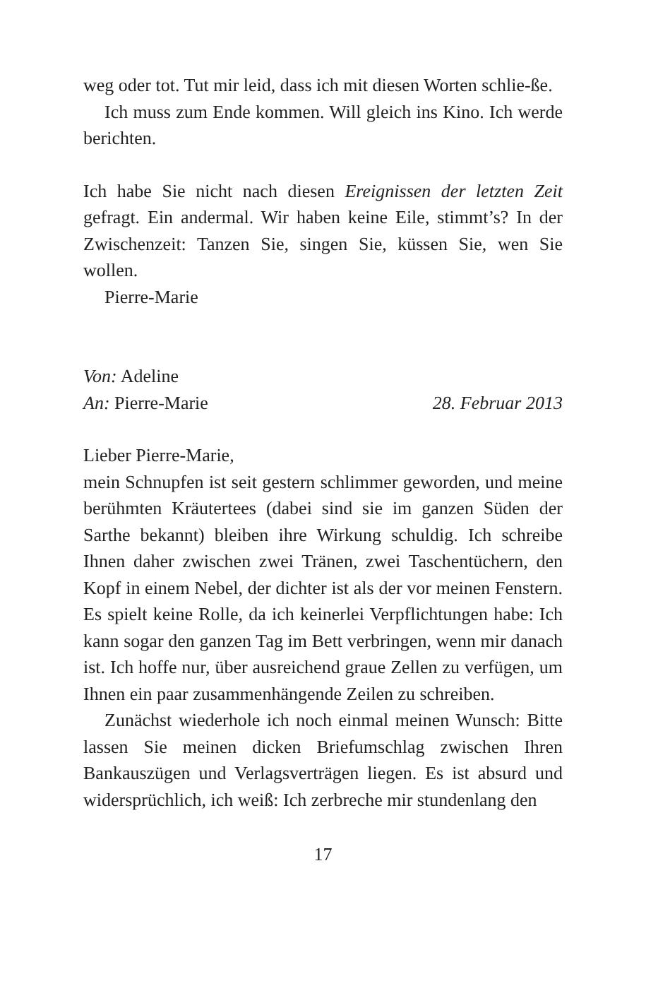weg oder tot. Tut mir leid, dass ich mit diesen Worten schlie-ße.
Ich muss zum Ende kommen. Will gleich ins Kino. Ich werde berichten.
Ich habe Sie nicht nach diesen Ereignissen der letzten Zeit gefragt. Ein andermal. Wir haben keine Eile, stimmt’s? In der Zwischenzeit: Tanzen Sie, singen Sie, küssen Sie, wen Sie wollen.
Pierre-Marie
Von: Adeline
An: Pierre-Marie 28. Februar 2013
Lieber Pierre-Marie,
mein Schnupfen ist seit gestern schlimmer geworden, und meine berühmten Kräutertees (dabei sind sie im ganzen Süden der Sarthe bekannt) bleiben ihre Wirkung schuldig. Ich schreibe Ihnen daher zwischen zwei Tränen, zwei Taschentüchern, den Kopf in einem Nebel, der dichter ist als der vor meinen Fenstern. Es spielt keine Rolle, da ich keinerlei Verpflichtungen habe: Ich kann sogar den ganzen Tag im Bett verbringen, wenn mir danach ist. Ich hoffe nur, über ausreichend graue Zellen zu verfügen, um Ihnen ein paar zusammenhängende Zeilen zu schreiben.
Zunächst wiederhole ich noch einmal meinen Wunsch: Bitte lassen Sie meinen dicken Briefumschlag zwischen Ihren Bankauszügen und Verlagsverträgen liegen. Es ist absurd und widersprüchlich, ich weiß: Ich zerbreche mir stundenlang den
17